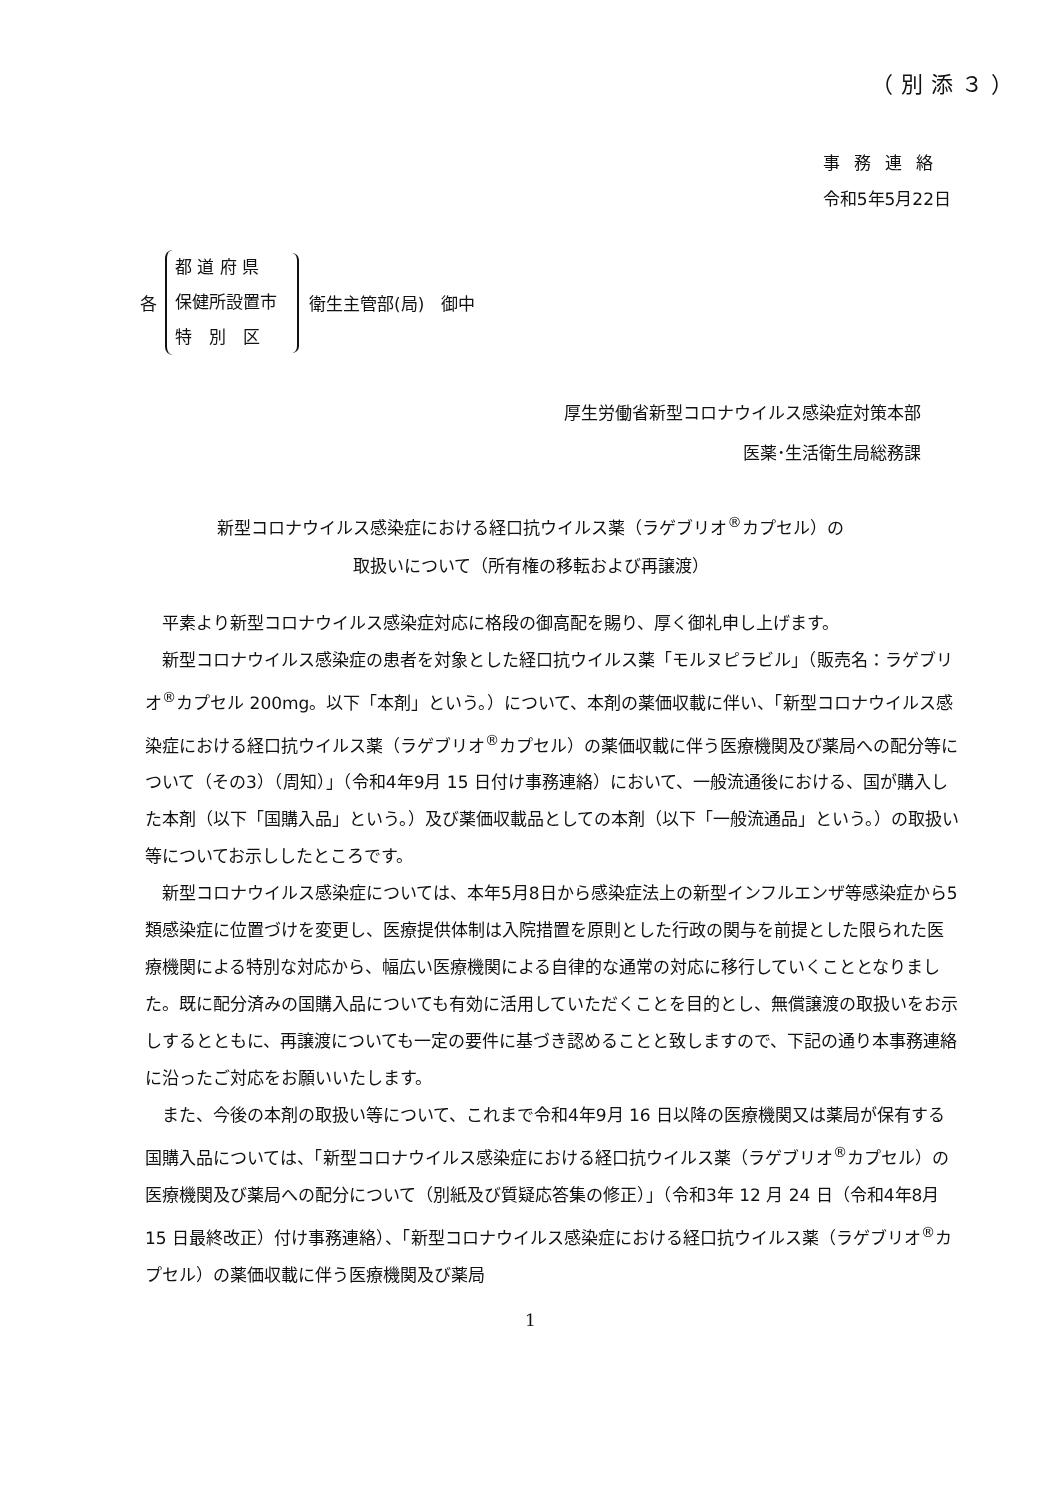（別添３）
事務連絡
令和5年5月22日
各
都 道 府 県
保健所設置市
特　別　区
衛生主管部(局)　御中
厚生労働省新型コロナウイルス感染症対策本部
医薬･生活衛生局総務課
新型コロナウイルス感染症における経口抗ウイルス薬（ラゲブリオ<sup>®</sup>カプセル）の
取扱いについて（所有権の移転および再譲渡）
平素より新型コロナウイルス感染症対応に格段の御高配を賜り、厚く御礼申し上げます。
新型コロナウイルス感染症の患者を対象とした経口抗ウイルス薬「モルヌピラビル」（販売名：ラゲブリオ<sup>®</sup>カプセル 200mg。以下「本剤」という。）について、本剤の薬価収載に伴い、「新型コロナウイルス感染症における経口抗ウイルス薬（ラゲブリオ<sup>®</sup>カプセル）の薬価収載に伴う医療機関及び薬局への配分等について（その3）（周知）」（令和4年9月 15 日付け事務連絡）において、一般流通後における、国が購入した本剤（以下「国購入品」という。）及び薬価収載品としての本剤（以下「一般流通品」という。）の取扱い等についてお示ししたところです。
新型コロナウイルス感染症については、本年5月8日から感染症法上の新型インフルエンザ等感染症から5類感染症に位置づけを変更し、医療提供体制は入院措置を原則とした行政の関与を前提とした限られた医療機関による特別な対応から、幅広い医療機関による自律的な通常の対応に移行していくこととなりました。既に配分済みの国購入品についても有効に活用していただくことを目的とし、無償譲渡の取扱いをお示しするとともに、再譲渡についても一定の要件に基づき認めることと致しますので、下記の通り本事務連絡に沿ったご対応をお願いいたします。
また、今後の本剤の取扱い等について、これまで令和4年9月 16 日以降の医療機関又は薬局が保有する国購入品については、「新型コロナウイルス感染症における経口抗ウイルス薬（ラゲブリオ<sup>®</sup>カプセル）の医療機関及び薬局への配分について（別紙及び質疑応答集の修正）」（令和3年 12 月 24 日（令和4年8月 15 日最終改正）付け事務連絡）、「新型コロナウイルス感染症における経口抗ウイルス薬（ラゲブリオ<sup>®</sup>カプセル）の薬価収載に伴う医療機関及び薬局
1